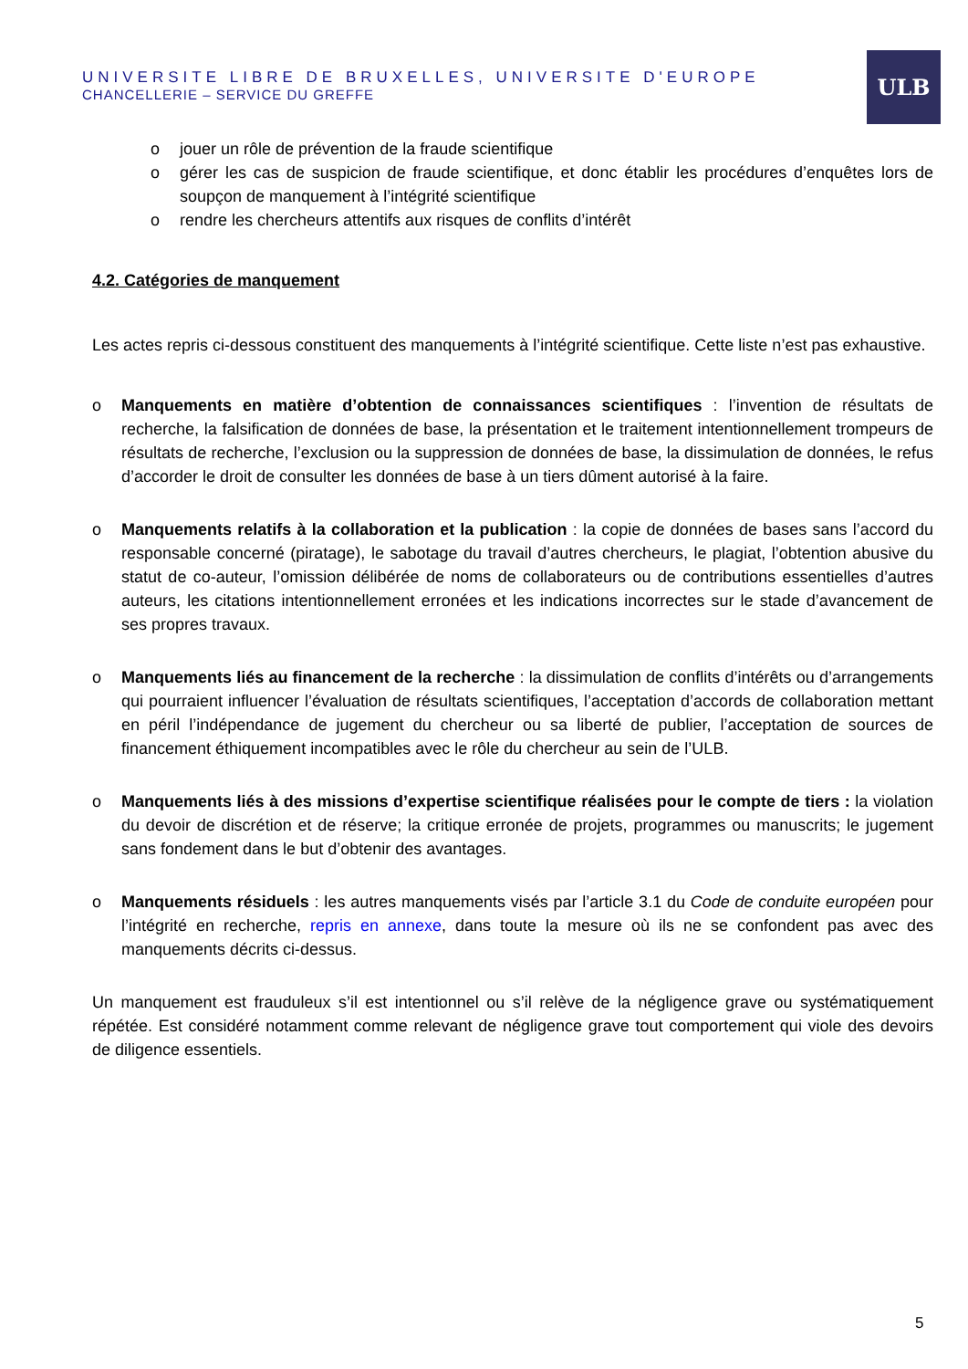UNIVERSITE LIBRE DE BRUXELLES, UNIVERSITE D'EUROPE
CHANCELLERIE – SERVICE DU GREFFE
ULB
o jouer un rôle de prévention de la fraude scientifique
o gérer les cas de suspicion de fraude scientifique, et donc établir les procédures d’enquêtes lors de soupçon de manquement à l’intégrité scientifique
o rendre les chercheurs attentifs aux risques de conflits d’intérêt
4.2. Catégories de manquement
Les actes repris ci-dessous constituent des manquements à l’intégrité scientifique. Cette liste n’est pas exhaustive.
o Manquements en matière d’obtention de connaissances scientifiques : l’invention de résultats de recherche, la falsification de données de base, la présentation et le traitement intentionnellement trompeurs de résultats de recherche, l’exclusion ou la suppression de données de base, la dissimulation de données, le refus d’accorder le droit de consulter les données de base à un tiers dûment autorisé à la faire.
o Manquements relatifs à la collaboration et la publication : la copie de données de bases sans l’accord du responsable concerné (piratage), le sabotage du travail d’autres chercheurs, le plagiat, l’obtention abusive du statut de co-auteur, l’omission délibérée de noms de collaborateurs ou de contributions essentielles d’autres auteurs, les citations intentionnellement erronées et les indications incorrectes sur le stade d’avancement de ses propres travaux.
o Manquements liés au financement de la recherche : la dissimulation de conflits d’intérêts ou d’arrangements qui pourraient influencer l’évaluation de résultats scientifiques, l’acceptation d’accords de collaboration mettant en péril l’indépendance de jugement du chercheur ou sa liberté de publier, l’acceptation de sources de financement éthiquement incompatibles avec le rôle du chercheur au sein de l’ULB.
o Manquements liés à des missions d’expertise scientifique réalisées pour le compte de tiers : la violation du devoir de discrétion et de réserve; la critique erronée de projets, programmes ou manuscrits; le jugement sans fondement dans le but d’obtenir des avantages.
o Manquements résiduels : les autres manquements visés par l’article 3.1 du Code de conduite européen pour l’intégrité en recherche, repris en annexe, dans toute la mesure où ils ne se confondent pas avec des manquements décrits ci-dessus.
Un manquement est frauduleux s’il est intentionnel ou s’il relève de la négligence grave ou systématiquement répétée. Est considéré notamment comme relevant de négligence grave tout comportement qui viole des devoirs de diligence essentiels.
5